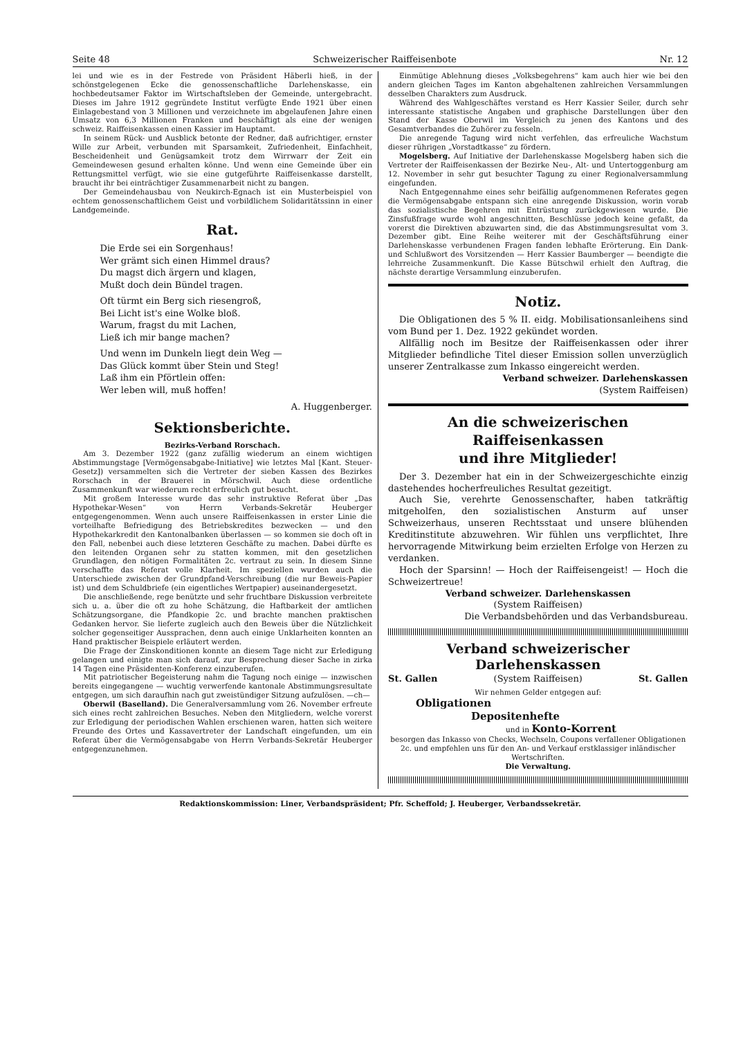Seite 48 Schweizerischer Raiffeisenbote Nr. 12
lei und wie es in der Festrede von Präsident Häberli hieß, in der schönstgelegenen Ecke die genossenschaftliche Darlehenskasse, ein hochbedeutsamer Faktor im Wirtschaftsleben der Gemeinde, untergebracht. Dieses im Jahre 1912 gegründete Institut verfügte Ende 1921 über einen Einlagebestand von 3 Millionen und verzeichnete im abgelaufenen Jahre einen Umsatz von 6,3 Millionen Franken und beschäftigt als eine der wenigen schweiz. Raiffeisenkassen einen Kassier im Hauptamt.
In seinem Rück- und Ausblick betonte der Redner, daß aufrichtiger, ernster Wille zur Arbeit, verbunden mit Sparsamkeit, Zufriedenheit, Einfachheit, Bescheidenheit und Genügsamkeit trotz dem Wirrwarr der Zeit ein Gemeindewesen gesund erhalten könne. Und wenn eine Gemeinde über ein Rettungsmittel verfügt, wie sie eine gutgeführte Raiffeisenkasse darstellt, braucht ihr bei einträchtiger Zusammenarbeit nicht zu bangen.
Der Gemeindehausbau von Neukirch-Egnach ist ein Musterbeispiel von echtem genossenschaftlichem Geist und vorbildlichem Solidaritätssinn in einer Landgemeinde.
Rat.
Die Erde sei ein Sorgenhaus!
Wer grämt sich einen Himmel draus?
Du magst dich ärgern und klagen,
Mußt doch dein Bündel tragen.
Oft türmt ein Berg sich riesengroß,
Bei Licht ist's eine Wolke bloß.
Warum, fragst du mit Lachen,
Ließ ich mir bange machen?
Und wenn im Dunkeln liegt dein Weg —
Das Glück kommt über Stein und Steg!
Laß ihm ein Pförtlein offen:
Wer leben will, muß hoffen!
A. Huggenberger.
Sektionsberichte.
Bezirks-Verband Rorschach.
Am 3. Dezember 1922 (ganz zufällig wiederum an einem wichtigen Abstimmungstage [Vermögensabgabe-Initiative] wie letztes Mal [Kant. Steuer-Gesetz]) versammelten sich die Vertreter der sieben Kassen des Bezirkes Rorschach in der Brauerei in Mörschwil. Auch diese ordentliche Zusammenkunft war wiederum recht erfreulich gut besucht.
Mit großem Interesse wurde das sehr instruktive Referat über „Das Hypothekar-Wesen“ von Herrn Verbands-Sekretär Heuberger entgegengenommen. Wenn auch unsere Raiffeisenkassen in erster Linie die vorteilhafte Befriedigung des Betriebskredites bezwecken — und den Hypothekarkredit den Kantonalbanken überlassen — so kommen sie doch oft in den Fall, nebenbei auch diese letzteren Geschäfte zu machen. Dabei dürfte es den leitenden Organen sehr zu statten kommen, mit den gesetzlichen Grundlagen, den nötigen Formalitäten 2c. vertraut zu sein. In diesem Sinne verschaffte das Referat volle Klarheit. Im speziellen wurden auch die Unterschiede zwischen der Grundpfand-Verschreibung (die nur Beweis-Papier ist) und dem Schuldbriefe (ein eigentliches Wertpapier) auseinandergesetzt.
Die anschließende, rege benützte und sehr fruchtbare Diskussion verbreitete sich u. a. über die oft zu hohe Schätzung, die Haftbarkeit der amtlichen Schätzungsorgane, die Pfandkopie 2c. und brachte manchen praktischen Gedanken hervor. Sie lieferte zugleich auch den Beweis über die Nützlichkeit solcher gegenseitiger Aussprachen, denn auch einige Unklarheiten konnten an Hand praktischer Beispiele erläutert werden.
Die Frage der Zinskonditionen konnte an diesem Tage nicht zur Erledigung gelangen und einigte man sich darauf, zur Besprechung dieser Sache in zirka 14 Tagen eine Präsidenten-Konferenz einzuberufen.
Mit patriotischer Begeisterung nahm die Tagung noch einige — inzwischen bereits eingegangene — wuchtig verwerfende kantonale Abstimmungsresultate entgegen, um sich daraufhin nach gut zweistündiger Sitzung aufzulösen. —ch—
Oberwil (Baselland). Die Generalversammlung vom 26. November erfreute sich eines recht zahlreichen Besuches. Neben den Mitgliedern, welche vorerst zur Erledigung der periodischen Wahlen erschienen waren, hatten sich weitere Freunde des Ortes und Kassavertreter der Landschaft eingefunden, um ein Referat über die Vermögensabgabe von Herrn Verbands-Sekretär Heuberger entgegenzunehmen.
Einmütige Ablehnung dieses „Volksbegehrens“ kam auch hier wie bei den andern gleichen Tages im Kanton abgehaltenen zahlreichen Versammlungen desselben Charakters zum Ausdruck.
Während des Wahlgeschäftes verstand es Herr Kassier Seiler, durch sehr interessante statistische Angaben und graphische Darstellungen über den Stand der Kasse Oberwil im Vergleich zu jenen des Kantons und des Gesamtverbandes die Zuhörer zu fesseln.
Die anregende Tagung wird nicht verfehlen, das erfreuliche Wachstum dieser rührigen „Vorstadtkasse“ zu fördern.
Mogelsberg. Auf Initiative der Darlehenskasse Mogelsberg haben sich die Vertreter der Raiffeisenkassen der Bezirke Neu-, Alt- und Untertoggenburg am 12. November in sehr gut besuchter Tagung zu einer Regionalversammlung eingefunden.
Nach Entgegennahme eines sehr beifällig aufgenommenen Referates gegen die Vermögensabgabe entspann sich eine anregende Diskussion, worin vorab das sozialistische Begehren mit Entrüstung zurückgewiesen wurde. Die Zinsfußfrage wurde wohl angeschnitten, Beschlüsse jedoch keine gefaßt, da vorerst die Direktiven abzuwarten sind, die das Abstimmungsresultat vom 3. Dezember gibt. Eine Reihe weiterer mit der Geschäftsführung einer Darlehenskasse verbundenen Fragen fanden lebhafte Erörterung. Ein Dank- und Schlußwort des Vorsitzenden — Herr Kassier Baumberger — beendigte die lehrreiche Zusammenkunft. Die Kasse Bütschwil erhielt den Auftrag, die nächste derartige Versammlung einzuberufen.
Notiz.
Die Obligationen des 5 % II. eidg. Mobilisationsanleihens sind vom Bund per 1. Dez. 1922 gekündet worden.
Allfällig noch im Besitze der Raiffeisenkassen oder ihrer Mitglieder befindliche Titel dieser Emission sollen unverzüglich unserer Zentralkasse zum Inkasso eingereicht werden.
Verband schweizer. Darlehenskassen
(System Raiffeisen)
An die schweizerischen Raiffeisenkassen
und ihre Mitglieder!
Der 3. Dezember hat ein in der Schweizergeschichte einzig dastehendes hocherfreuliches Resultat gezeitigt.
Auch Sie, verehrte Genossenschafter, haben tatkräftig mitgeholfen, den sozialistischen Ansturm auf unser Schweizerhaus, unseren Rechtsstaat und unsere blühenden Kreditinstitute abzuwehren. Wir fühlen uns verpflichtet, Ihre hervorragende Mitwirkung beim erzielten Erfolge von Herzen zu verdanken.
Hoch der Sparsinn! — Hoch der Raiffeisengeist! — Hoch die Schweizertreue!
Verband schweizer. Darlehenskassen
(System Raiffeisen)
Die Verbandsbehörden und das Verbandsbureau.
Verband schweizerischer Darlehenskassen
St. Gallen (System Raiffeisen) St. Gallen
Wir nehmen Gelder entgegen auf:
Obligationen
Depositenhefte
und in Konto-Korrent
besorgen das Inkasso von Checks, Wechseln, Coupons verfallener Obligationen 2c. und empfehlen uns für den An- und Verkauf erstklassiger inländischer Wertschriften.
Die Verwaltung.
Redaktionskommission: Liner, Verbandspräsident; Pfr. Scheffold; J. Heuberger, Verbandssekretär.